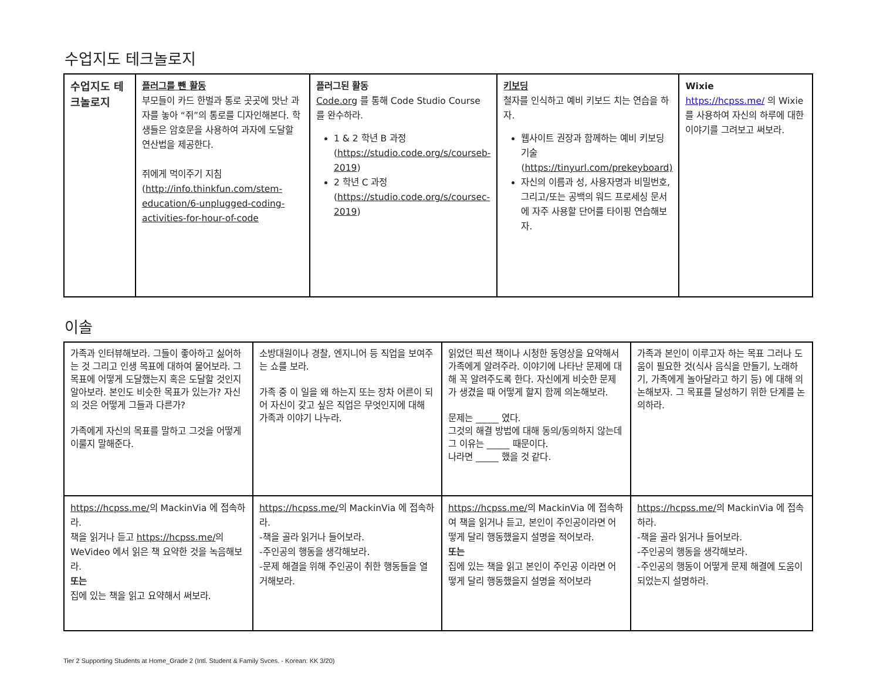수업지도 테크놀로지
| 수업지도 테크놀로지 | 플러그를 뺀 활동 부모들이 카드 한벌과 통로 곳곳에 맛난 과자를 놓아 “쥐”의 통로를 디자인해본다. 학생들은 암호문을 사용하여 과자에 도달할 연산법을 제공한다. 쥐에게 먹이주기 지침 ( http://info.thinkfun.com/stem-education/6-unplugged-coding-activities-for-hour-of-code | 플러그된 활동 Code.org 를 통해 Code Studio Course 를 완수하라. 1 & 2 학년 B 과정 ( https://studio.code.org/s/courseb-2019 ) 2 학년 C 과정 ( https://studio.code.org/s/coursec-2019 ) | 키보딩 철자를 인식하고 예비 키보드 치는 연습을 하자. 웹사이트 권장과 함께하는 예비 키보딩 기술 ( https://tinyurl.com/prekeyboard) 자신의 이름과 성, 사용자명과 비밀번호, 그리고/또는 공백의 워드 프로세싱 문서에 자주 사용할 단어를 타이핑 연습해보자. | Wixie https://hcpss.me/ 의 Wixie 를 사용하여 자신의 하루에 대한 이야기를 그려보고 써보라. |
이솔
| 가족과 인터뷰해보라. 그들이 좋아하고 싫어하는 것 그리고 인생 목표에 대하여 물어보라. 그 목표에 어떻게 도달했는지 혹은 도달할 것인지 알아보라. 본인도 비슷한 목표가 있는가? 자신의 것은 어떻게 그들과 다른가? 가족에게 자신의 목표를 말하고 그것을 어떻게 이룰지 말해준다. | 소방대원이나 경찰, 엔지니어 등 직업을 보여주는 쇼를 보라. 가족 중 이 일을 왜 하는지 또는 장차 어른이 되어 자신이 갖고 싶은 직업은 무엇인지에 대해 가족과 이야기 나누라. | 읽었던 픽션 책이나 시청한 동영상을 요약해서 가족에게 알려주라. 이야기에 나타난 문제에 대해 꼭 알려주도록 한다. 자신에게 비슷한 문제가 생겼을 때 어떻게 할지 함께 의논해보라. 문제는 _____ 였다. 그것의 해결 방법에 대해 동의/동의하지 않는데 그 이유는 _____ 때문이다. 나라면 _____ 했을 것 같다. | 가족과 본인이 이루고자 하는 목표 그러나 도움이 필요한 것(식사 음식을 만들기, 노래하기, 가족에게 놀아달라고 하기 등) 에 대해 의논해보자. 그 목표를 달성하기 위한 단계를 논의하라. |
| https://hcpss.me/ 의 MackinVia 에 접속하라. 책을 읽거나 듣고 https://hcpss.me/ 의 WeVideo 에서 읽은 책 요약한 것을 녹음해보라. 또는 집에 있는 책을 읽고 요약해서 써보라. | https://hcpss.me/ 의 MackinVia 에 접속하라. -책을 골라 읽거나 들어보라. -주인공의 행동을 생각해보라. -문제 해결을 위해 주인공이 취한 행동들을 열거해보라. | https://hcpss.me/ 의 MackinVia 에 접속하여 책을 읽거나 듣고, 본인이 주인공이라면 어떻게 달리 행동했을지 설명을 적어보라. 또는 집에 있는 책을 읽고 본인이 주인공 이라면 어떻게 달리 행동했을지 설명을 적어보라 | https://hcpss.me/ 의 MackinVia 에 접속하라. -책을 골라 읽거나 들어보라. -주인공의 행동을 생각해보라. -주인공의 행동이 어떻게 문제 해결에 도움이 되었는지 설명하라. |
Tier 2 Supporting Students at Home_Grade 2 (Intl. Student & Family Svces. - Korean: KK 3/20)